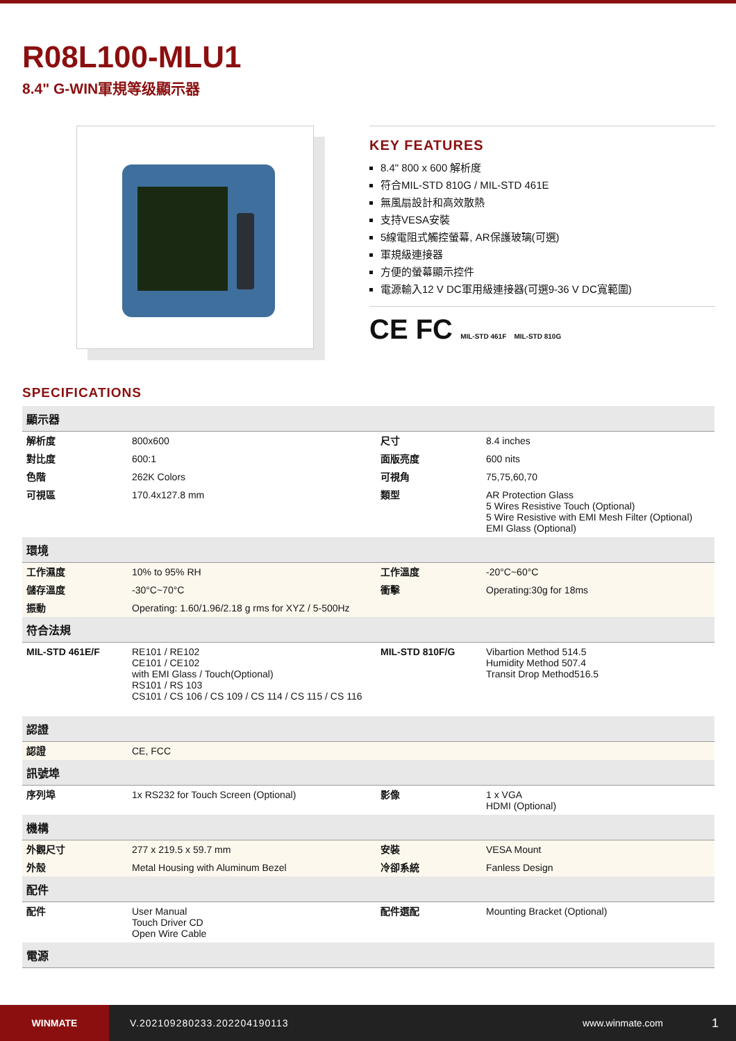R08L100-MLU1
8.4" G-WIN軍規等级顯示器
KEY FEATURES
8.4" 800 x 600 解析度
符合MIL-STD 810G / MIL-STD 461E
無風扇設計和高效散熱
支持VESA安裝
5線電阻式觸控螢幕, AR保護玻璃(可選)
軍規級連接器
方便的螢幕顯示控件
電源輸入12 V DC軍用級連接器(可選9-36 V DC寬範圍)
CE FC MIL-STD 461F MIL-STD 810G
SPECIFICATIONS
| 顯示器 | | | |
| --- | --- | --- | --- |
| 解析度 | 800x600 | 尺寸 | 8.4 inches |
| 對比度 | 600:1 | 面版亮度 | 600 nits |
| 色階 | 262K Colors | 可視角 | 75,75,60,70 |
| 可視區 | 170.4x127.8 mm | 類型 | AR Protection Glass 5 Wires Resistive Touch (Optional) 5 Wire Resistive with EMI Mesh Filter (Optional) EMI Glass (Optional) |
| 環境 | | | |
| 工作濕度 | 10% to 95% RH | 工作溫度 | -20°C~60°C |
| 儲存溫度 | -30°C~70°C | 衝擊 | Operating:30g for 18ms |
| 振動 | Operating: 1.60/1.96/2.18 g rms for XYZ / 5-500Hz | | |
| 符合法規 | | | |
| MIL-STD 461E/F | RE101 / RE102 CE101 / CE102 with EMI Glass / Touch(Optional) RS101 / RS 103 CS101 / CS 106 / CS 109 / CS 114 / CS 115 / CS 116 | MIL-STD 810F/G | Vibartion Method 514.5 Humidity Method 507.4 Transit Drop Method516.5 |
| 認證 | | | |
| 認證 | CE, FCC | | |
| 訊號埠 | | | |
| 序列埠 | 1x RS232 for Touch Screen (Optional) | 影像 | 1 x VGA HDMI (Optional) |
| 機構 | | | |
| 外觀尺寸 | 277 x 219.5 x 59.7 mm | 安裝 | VESA Mount |
| 外殼 | Metal Housing with Aluminum Bezel | 冷卻系統 | Fanless Design |
| 配件 | | | |
| 配件 | User Manual Touch Driver CD Open Wire Cable | 配件選配 | Mounting Bracket (Optional) |
| 電源 | | | |
WINMATE
V.202109280233.202204190113 www.winmate.com
1